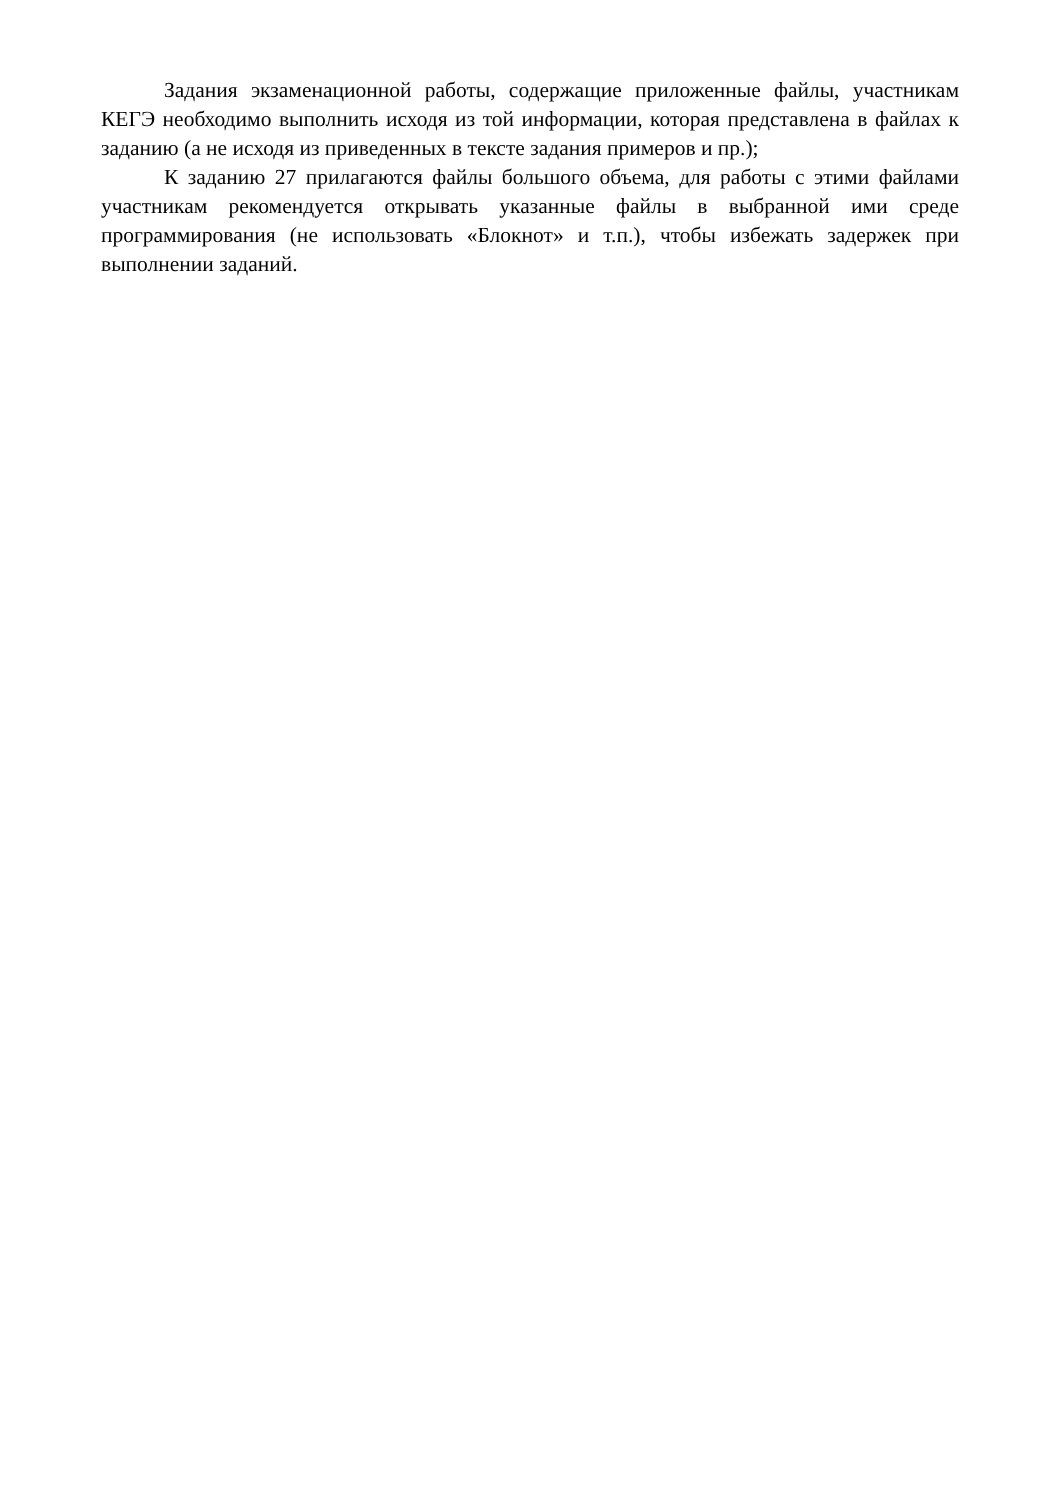Задания экзаменационной работы, содержащие приложенные файлы, участникам КЕГЭ необходимо выполнить исходя из той информации, которая представлена в файлах к заданию (а не исходя из приведенных в тексте задания примеров и пр.);
К заданию 27 прилагаются файлы большого объема, для работы с этими файлами участникам рекомендуется открывать указанные файлы в выбранной ими среде программирования (не использовать «Блокнот» и т.п.), чтобы избежать задержек при выполнении заданий.